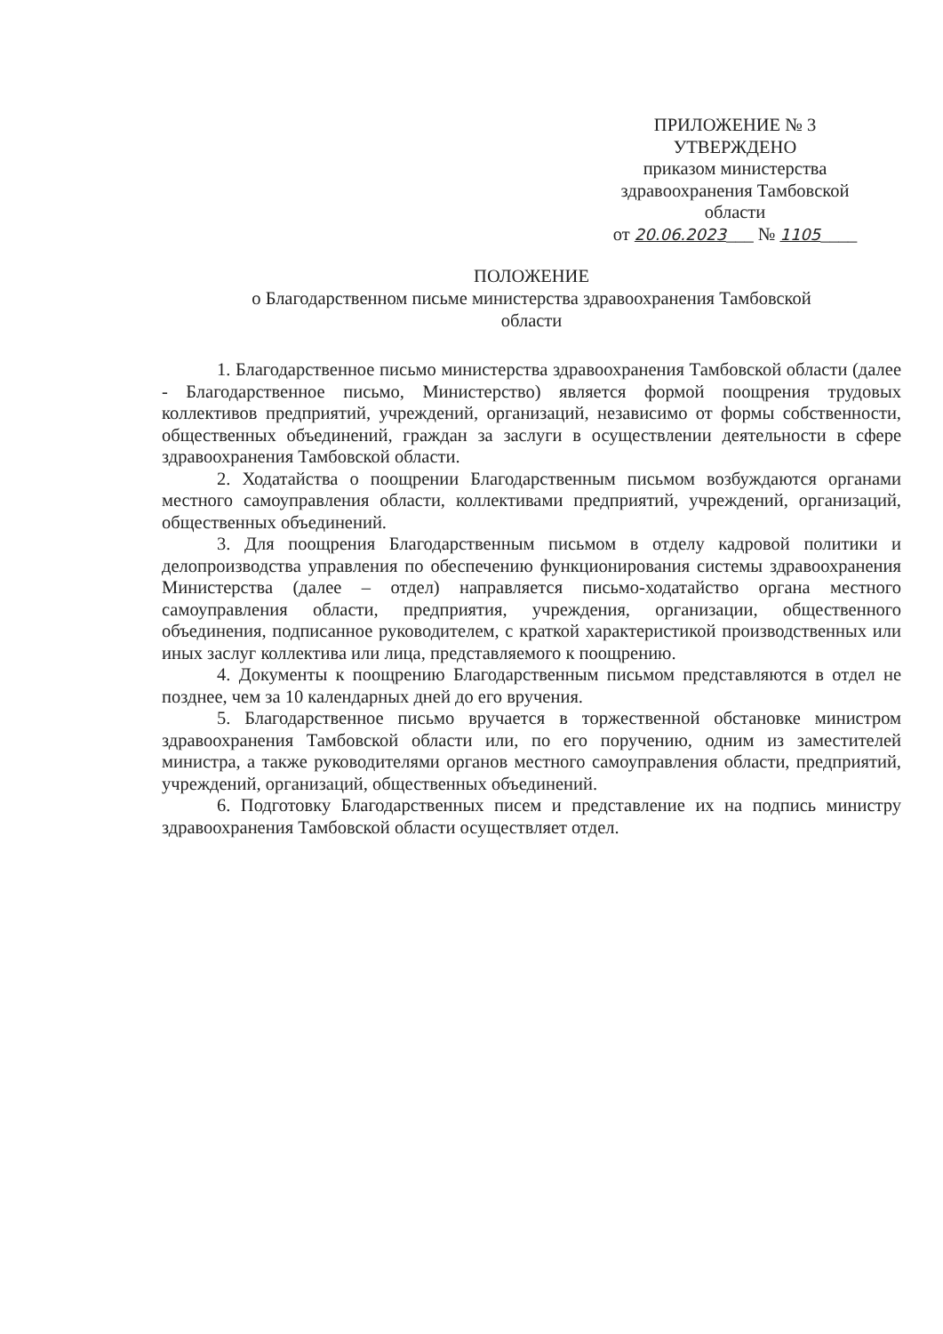ПРИЛОЖЕНИЕ № 3
УТВЕРЖДЕНО
приказом министерства
здравоохранения Тамбовской
области
от 20.06.2023___ № 1105____
ПОЛОЖЕНИЕ
о Благодарственном письме министерства здравоохранения Тамбовской
области
1. Благодарственное письмо министерства здравоохранения Тамбовской области (далее - Благодарственное письмо, Министерство) является формой поощрения трудовых коллективов предприятий, учреждений, организаций, независимо от формы собственности, общественных объединений, граждан за заслуги в осуществлении деятельности в сфере здравоохранения Тамбовской области.
2. Ходатайства о поощрении Благодарственным письмом возбуждаются органами местного самоуправления области, коллективами предприятий, учреждений, организаций, общественных объединений.
3. Для поощрения Благодарственным письмом в отделу кадровой политики и делопроизводства управления по обеспечению функционирования системы здравоохранения Министерства (далее – отдел) направляется письмо-ходатайство органа местного самоуправления области, предприятия, учреждения, организации, общественного объединения, подписанное руководителем, с краткой характеристикой производственных или иных заслуг коллектива или лица, представляемого к поощрению.
4. Документы к поощрению Благодарственным письмом представляются в отдел не позднее, чем за 10 календарных дней до его вручения.
5. Благодарственное письмо вручается в торжественной обстановке министром здравоохранения Тамбовской области или, по его поручению, одним из заместителей министра, а также руководителями органов местного самоуправления области, предприятий, учреждений, организаций, общественных объединений.
6. Подготовку Благодарственных писем и представление их на подпись министру здравоохранения Тамбовской области осуществляет отдел.